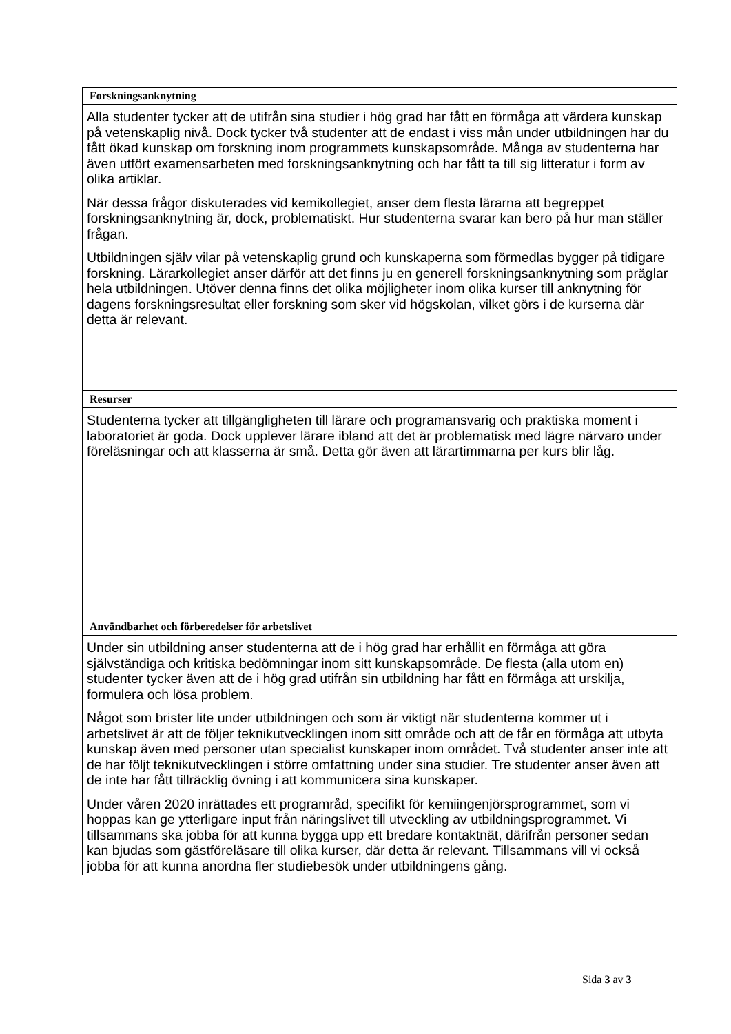| Forskningsanknytning |
| --- |
| Alla studenter tycker att de utifrån sina studier i hög grad har fått en förmåga att värdera kunskap på vetenskaplig nivå. Dock tycker två studenter att de endast i viss mån under utbildningen har du fått ökad kunskap om forskning inom programmets kunskapsområde. Många av studenterna har även utfört examensarbeten med forskningsanknytning och har fått ta till sig litteratur i form av olika artiklar. När dessa frågor diskuterades vid kemikollegiet, anser dem flesta lärarna att begreppet forskningsanknytning är, dock, problematiskt. Hur studenterna svarar kan bero på hur man ställer frågan. Utbildningen själv vilar på vetenskaplig grund och kunskaperna som förmedlas bygger på tidigare forskning. Lärarkollegiet anser därför att det finns ju en generell forskningsanknytning som präglar hela utbildningen. Utöver denna finns det olika möjligheter inom olika kurser till anknytning för dagens forskningsresultat eller forskning som sker vid högskolan, vilket görs i de kurserna där detta är relevant. |
| Resurser |
| Studenterna tycker att tillgängligheten till lärare och programansvarig och praktiska moment i laboratoriet är goda. Dock upplever lärare ibland att det är problematisk med lägre närvaro under föreläsningar och att klasserna är små. Detta gör även att lärartimmarna per kurs blir låg. |
| Användbarhet och förberedelser för arbetslivet |
| Under sin utbildning anser studenterna att de i hög grad har erhållit en förmåga att göra självständiga och kritiska bedömningar inom sitt kunskapsområde. De flesta (alla utom en) studenter tycker även att de i hög grad utifrån sin utbildning har fått en förmåga att urskilja, formulera och lösa problem. Något som brister lite under utbildningen och som är viktigt när studenterna kommer ut i arbetslivet är att de följer teknikutvecklingen inom sitt område och att de får en förmåga att utbyta kunskap även med personer utan specialist kunskaper inom området. Två studenter anser inte att de har följt teknikutvecklingen i större omfattning under sina studier. Tre studenter anser även att de inte har fått tillräcklig övning i att kommunicera sina kunskaper. Under våren 2020 inrättades ett programråd, specifikt för kemiingenjörsprogrammet, som vi hoppas kan ge ytterligare input från näringslivet till utveckling av utbildningsprogrammet. Vi tillsammans ska jobba för att kunna bygga upp ett bredare kontaktnät, därifrån personer sedan kan bjudas som gästföreläsare till olika kurser, där detta är relevant. Tillsammans vill vi också jobba för att kunna anordna fler studiebesök under utbildningens gång. |
Sida 3 av 3